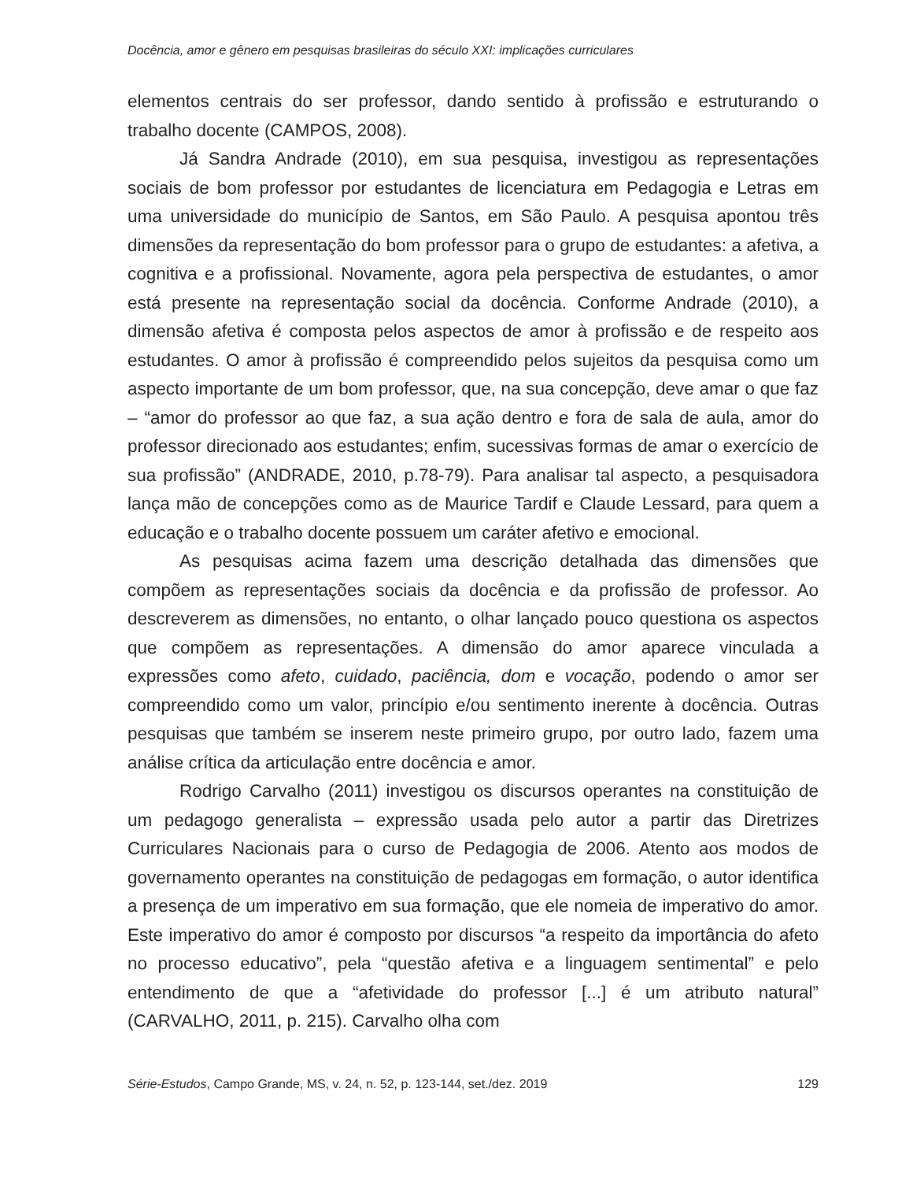Docência, amor e gênero em pesquisas brasileiras do século XXI: implicações curriculares
elementos centrais do ser professor, dando sentido à profissão e estruturando o trabalho docente (CAMPOS, 2008).
Já Sandra Andrade (2010), em sua pesquisa, investigou as representações sociais de bom professor por estudantes de licenciatura em Pedagogia e Letras em uma universidade do município de Santos, em São Paulo. A pesquisa apontou três dimensões da representação do bom professor para o grupo de estudantes: a afetiva, a cognitiva e a profissional. Novamente, agora pela perspectiva de estudantes, o amor está presente na representação social da docência. Conforme Andrade (2010), a dimensão afetiva é composta pelos aspectos de amor à profissão e de respeito aos estudantes. O amor à profissão é compreendido pelos sujeitos da pesquisa como um aspecto importante de um bom professor, que, na sua concepção, deve amar o que faz – “amor do professor ao que faz, a sua ação dentro e fora de sala de aula, amor do professor direcionado aos estudantes; enfim, sucessivas formas de amar o exercício de sua profissão” (ANDRADE, 2010, p.78-79). Para analisar tal aspecto, a pesquisadora lança mão de concepções como as de Maurice Tardif e Claude Lessard, para quem a educação e o trabalho docente possuem um caráter afetivo e emocional.
As pesquisas acima fazem uma descrição detalhada das dimensões que compõem as representações sociais da docência e da profissão de professor. Ao descreverem as dimensões, no entanto, o olhar lançado pouco questiona os aspectos que compõem as representações. A dimensão do amor aparece vinculada a expressões como afeto, cuidado, paciência, dom e vocação, podendo o amor ser compreendido como um valor, princípio e/ou sentimento inerente à docência. Outras pesquisas que também se inserem neste primeiro grupo, por outro lado, fazem uma análise crítica da articulação entre docência e amor.
Rodrigo Carvalho (2011) investigou os discursos operantes na constituição de um pedagogo generalista – expressão usada pelo autor a partir das Diretrizes Curriculares Nacionais para o curso de Pedagogia de 2006. Atento aos modos de governamento operantes na constituição de pedagogas em formação, o autor identifica a presença de um imperativo em sua formação, que ele nomeia de imperativo do amor. Este imperativo do amor é composto por discursos “a respeito da importância do afeto no processo educativo”, pela “questão afetiva e a linguagem sentimental” e pelo entendimento de que a “afetividade do professor [...] é um atributo natural” (CARVALHO, 2011, p. 215). Carvalho olha com
Série-Estudos, Campo Grande, MS, v. 24, n. 52, p. 123-144, set./dez. 2019 129